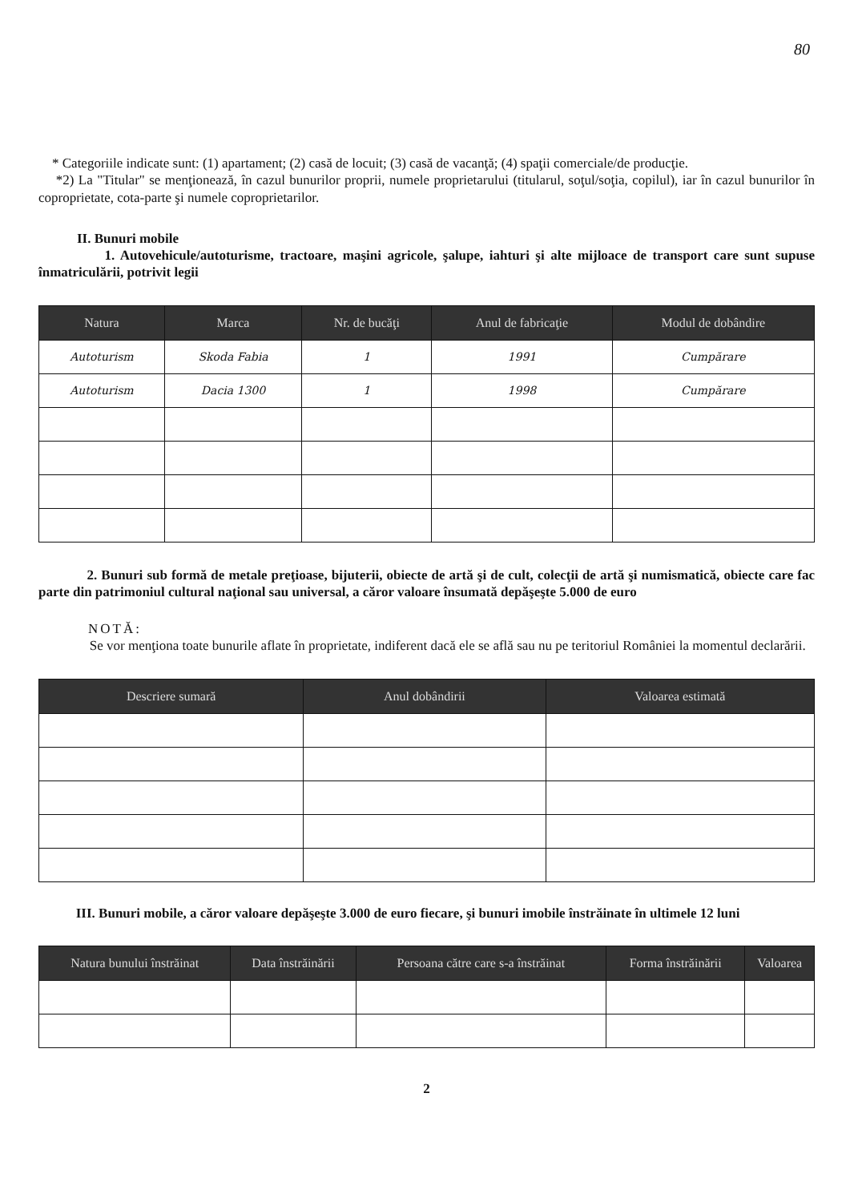80
* Categoriile indicate sunt: (1) apartament; (2) casă de locuit; (3) casă de vacanţă; (4) spaţii comerciale/de producţie.
*2) La "Titular" se menţionează, în cazul bunurilor proprii, numele proprietarului (titularul, soţul/soţia, copilul), iar în cazul bunurilor în coproprietate, cota-parte şi numele coproprietarilor.
II. Bunuri mobile
1. Autovehicule/autoturisme, tractoare, maşini agricole, şalupe, iahturi şi alte mijloace de transport care sunt supuse înmatriculării, potrivit legii
| Natura | Marca | Nr. de bucăţi | Anul de fabricaţie | Modul de dobândire |
| --- | --- | --- | --- | --- |
| Autoturism | Skoda Fabia | 1 | 1991 | Cumpărare |
| Autoturism | Dacia 1300 | 1 | 1998 | Cumpărare |
2. Bunuri sub formă de metale preţioase, bijuterii, obiecte de artă şi de cult, colecţii de artă şi numismatică, obiecte care fac parte din patrimoniul cultural naţional sau universal, a căror valoare însumată depăşeşte 5.000 de euro
NOTĂ:
Se vor menţiona toate bunurile aflate în proprietate, indiferent dacă ele se află sau nu pe teritoriul României la momentul declarării.
| Descriere sumară | Anul dobândirii | Valoarea estimată |
| --- | --- | --- |
III. Bunuri mobile, a căror valoare depăşeşte 3.000 de euro fiecare, şi bunuri imobile înstrăinate în ultimele 12 luni
| Natura bunului înstrăinat | Data înstrăinării | Persoana către care s-a înstrăinat | Forma înstrăinării | Valoarea |
| --- | --- | --- | --- | --- |
2